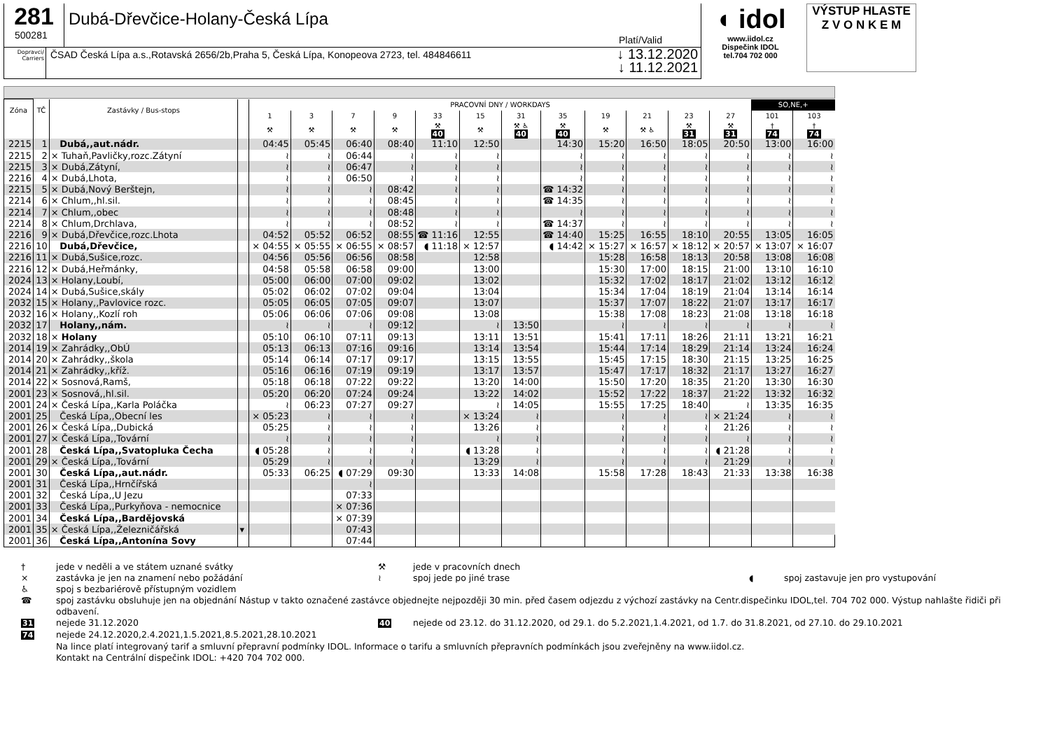281
500281
Dubá-Dřevčice-Holany-Česká Lípa
Platí/Valid
Dopravci/ Carriers
ČSAD Česká Lípa a.s.,Rotavská 2656/2b,Praha 5, Česká Lípa, Konopeova 2723, tel. 484846611
↓ 13.12.2020
↓ 11.12.2021
◖ idol
www.iidol.cz
Dispečink IDOL
tel.704 702 000
VÝSTUP HLASTE
Z V O N K E M
| Zóna | TČ | Zastávky / Bus-stops | | PRACOVNÍ DNY / WORKDAYS | | | | | | | | | | | | SO,NE,+ | |
| --- | --- | --- | --- | --- | --- | --- | --- | --- | --- | --- | --- | --- | --- | --- | --- | --- | --- |
| | | | | 1 | 3 | 7 | 9 | 33 | 15 | 31 | 35 | 19 | 21 | 23 | 27 | 101 | 103 |
| | | | | ⚒ | ⚒ | ⚒ | ⚒ | ⚒ 40 | ⚒ | ⚒ ♿ 40 | ⚒ 40 | ⚒ | ⚒ ♿ | ⚒ 31 | ⚒ 31 | † 74 | † 74 |
| 2215 | 1 | Dubá,,aut.nádr. | | 04:45 | 05:45 | 06:40 | 08:40 | 11:10 | 12:50 | | 14:30 | 15:20 | 16:50 | 18:05 | 20:50 | 13:00 | 16:00 |
| 2215 | 2 | × Tuhaň,Pavličky,rozc.Zátyní | | ≀ | ≀ | 06:44 | ≀ | ≀ | ≀ | | ≀ | ≀ | ≀ | ≀ | ≀ | ≀ | ≀ |
| 2215 | 3 | × Dubá,Zátyní, | | ≀ | ≀ | 06:47 | ≀ | ≀ | ≀ | | ≀ | ≀ | ≀ | ≀ | ≀ | ≀ | ≀ |
| 2216 | 4 | × Dubá,Lhota, | | ≀ | ≀ | 06:50 | ≀ | ≀ | ≀ | | ≀ | ≀ | ≀ | ≀ | ≀ | ≀ | ≀ |
| 2215 | 5 | × Dubá,Nový Berštejn, | | ≀ | ≀ | ≀ | 08:42 | ≀ | ≀ | | ☎ 14:32 | ≀ | ≀ | ≀ | ≀ | ≀ | ≀ |
| 2214 | 6 | × Chlum,,hl.sil. | | ≀ | ≀ | ≀ | 08:45 | ≀ | ≀ | | ☎ 14:35 | ≀ | ≀ | ≀ | ≀ | ≀ | ≀ |
| 2214 | 7 | × Chlum,,obec | | ≀ | ≀ | ≀ | 08:48 | ≀ | ≀ | | ≀ | ≀ | ≀ | ≀ | ≀ | ≀ | ≀ |
| 2214 | 8 | × Chlum,Drchlava, | | ≀ | ≀ | ≀ | 08:52 | ≀ | ≀ | | ☎ 14:37 | ≀ | ≀ | ≀ | ≀ | ≀ | ≀ |
| 2216 | 9 | × Dubá,Dřevčice,rozc.Lhota | | 04:52 | 05:52 | 06:52 | 08:55 | ☎ 11:16 | 12:55 | | ☎ 14:40 | 15:25 | 16:55 | 18:10 | 20:55 | 13:05 | 16:05 |
| 2216 | 10 | Dubá,Dřevčice, | | × 04:55 | × 05:55 | × 06:55 | × 08:57 | ◖ 11:18 | × 12:57 | | ◖ 14:42 | × 15:27 | × 16:57 | × 18:12 | × 20:57 | × 13:07 | × 16:07 |
| 2216 | 11 | × Dubá,Sušice,rozc. | | 04:56 | 05:56 | 06:56 | 08:58 | | 12:58 | | | 15:28 | 16:58 | 18:13 | 20:58 | 13:08 | 16:08 |
| 2216 | 12 | × Dubá,Heřmánky, | | 04:58 | 05:58 | 06:58 | 09:00 | | 13:00 | | | 15:30 | 17:00 | 18:15 | 21:00 | 13:10 | 16:10 |
| 2024 | 13 | × Holany,Loubí, | | 05:00 | 06:00 | 07:00 | 09:02 | | 13:02 | | | 15:32 | 17:02 | 18:17 | 21:02 | 13:12 | 16:12 |
| 2024 | 14 | × Dubá,Sušice,skály | | 05:02 | 06:02 | 07:02 | 09:04 | | 13:04 | | | 15:34 | 17:04 | 18:19 | 21:04 | 13:14 | 16:14 |
| 2032 | 15 | × Holany,,Pavlovice rozc. | | 05:05 | 06:05 | 07:05 | 09:07 | | 13:07 | | | 15:37 | 17:07 | 18:22 | 21:07 | 13:17 | 16:17 |
| 2032 | 16 | × Holany,,Kozlí roh | | 05:06 | 06:06 | 07:06 | 09:08 | | 13:08 | | | 15:38 | 17:08 | 18:23 | 21:08 | 13:18 | 16:18 |
| 2032 | 17 | Holany,,nám. | | ≀ | ≀ | ≀ | 09:12 | | ≀ | 13:50 | | ≀ | ≀ | ≀ | ≀ | ≀ | ≀ |
| 2032 | 18 | × Holany | | 05:10 | 06:10 | 07:11 | 09:13 | | 13:11 | 13:51 | | 15:41 | 17:11 | 18:26 | 21:11 | 13:21 | 16:21 |
| 2014 | 19 | × Zahrádky,,ObÚ | | 05:13 | 06:13 | 07:16 | 09:16 | | 13:14 | 13:54 | | 15:44 | 17:14 | 18:29 | 21:14 | 13:24 | 16:24 |
| 2014 | 20 | × Zahrádky,,škola | | 05:14 | 06:14 | 07:17 | 09:17 | | 13:15 | 13:55 | | 15:45 | 17:15 | 18:30 | 21:15 | 13:25 | 16:25 |
| 2014 | 21 | × Zahrádky,,kříž. | | 05:16 | 06:16 | 07:19 | 09:19 | | 13:17 | 13:57 | | 15:47 | 17:17 | 18:32 | 21:17 | 13:27 | 16:27 |
| 2014 | 22 | × Sosnová,Ramš, | | 05:18 | 06:18 | 07:22 | 09:22 | | 13:20 | 14:00 | | 15:50 | 17:20 | 18:35 | 21:20 | 13:30 | 16:30 |
| 2001 | 23 | × Sosnová,,hl.sil. | | 05:20 | 06:20 | 07:24 | 09:24 | | 13:22 | 14:02 | | 15:52 | 17:22 | 18:37 | 21:22 | 13:32 | 16:32 |
| 2001 | 24 | × Česká Lípa,,Karla Poláčka | | ≀ | 06:23 | 07:27 | 09:27 | | ≀ | 14:05 | | 15:55 | 17:25 | 18:40 | ≀ | 13:35 | 16:35 |
| 2001 | 25 | Česká Lípa,,Obecní les | | × 05:23 | ≀ | ≀ | ≀ | | × 13:24 | ≀ | | ≀ | ≀ | ≀ | × 21:24 | ≀ | ≀ |
| 2001 | 26 | × Česká Lípa,,Dubická | | 05:25 | ≀ | ≀ | ≀ | | 13:26 | ≀ | | ≀ | ≀ | ≀ | 21:26 | ≀ | ≀ |
| 2001 | 27 | × Česká Lípa,,Tovární | | ≀ | ≀ | ≀ | ≀ | | ≀ | ≀ | | ≀ | ≀ | ≀ | ≀ | ≀ | ≀ |
| 2001 | 28 | Česká Lípa,,Svatopluka Čecha | | ◖ 05:28 | ≀ | ≀ | ≀ | | ◖ 13:28 | ≀ | | ≀ | ≀ | ≀ | ◖ 21:28 | ≀ | ≀ |
| 2001 | 29 | × Česká Lípa,,Tovární | | 05:29 | ≀ | ≀ | ≀ | | 13:29 | ≀ | | ≀ | ≀ | ≀ | 21:29 | ≀ | ≀ |
| 2001 | 30 | Česká Lípa,,aut.nádr. | | 05:33 | 06:25 | ◖ 07:29 | 09:30 | | 13:33 | 14:08 | | 15:58 | 17:28 | 18:43 | 21:33 | 13:38 | 16:38 |
| 2001 | 31 | Česká Lípa,,Hrnčířská | | | | ≀ | | | | | | | | | | | |
| 2001 | 32 | Česká Lípa,,U Jezu | | | | 07:33 | | | | | | | | | | | |
| 2001 | 33 | Česká Lípa,,Purkyňova - nemocnice | | | | × 07:36 | | | | | | | | | | | |
| 2001 | 34 | Česká Lípa,,Bardějovská | | | | × 07:39 | | | | | | | | | | | |
| 2001 | 35 | × Česká Lípa,,Železničářská | ▾ | | | 07:43 | | | | | | | | | | | |
| 2001 | 36 | Česká Lípa,,Antonína Sovy | | | | 07:44 | | | | | | | | | | | |
† jede v neděli a ve státem uznané svátky ⚒ jede v pracovních dnech
× zastávka je jen na znamení nebo požádání ≀ spoj jede po jiné trase ◖ spoj zastavuje jen pro vystupování
♿ spoj s bezbariérově přístupným vozidlem
☎ spoj zastávku obsluhuje jen na objednání Nástup v takto označené zastávce objednejte nejpozději 30 min. před časem odjezdu z výchozí zastávky na Centr.dispečinku IDOL,tel. 704 702 000. Výstup nahlašte řidiči při odbavení.
31 nejede 31.12.2020 40 nejede od 23.12. do 31.12.2020, od 29.1. do 5.2.2021,1.4.2021, od 1.7. do 31.8.2021, od 27.10. do 29.10.2021
74 nejede 24.12.2020,2.4.2021,1.5.2021,8.5.2021,28.10.2021
Na lince platí integrovaný tarif a smluvní přepravní podmínky IDOL. Informace o tarifu a smluvních přepravních podmínkách jsou zveřejněny na www.iidol.cz.
Kontakt na Centrální dispečink IDOL: +420 704 702 000.